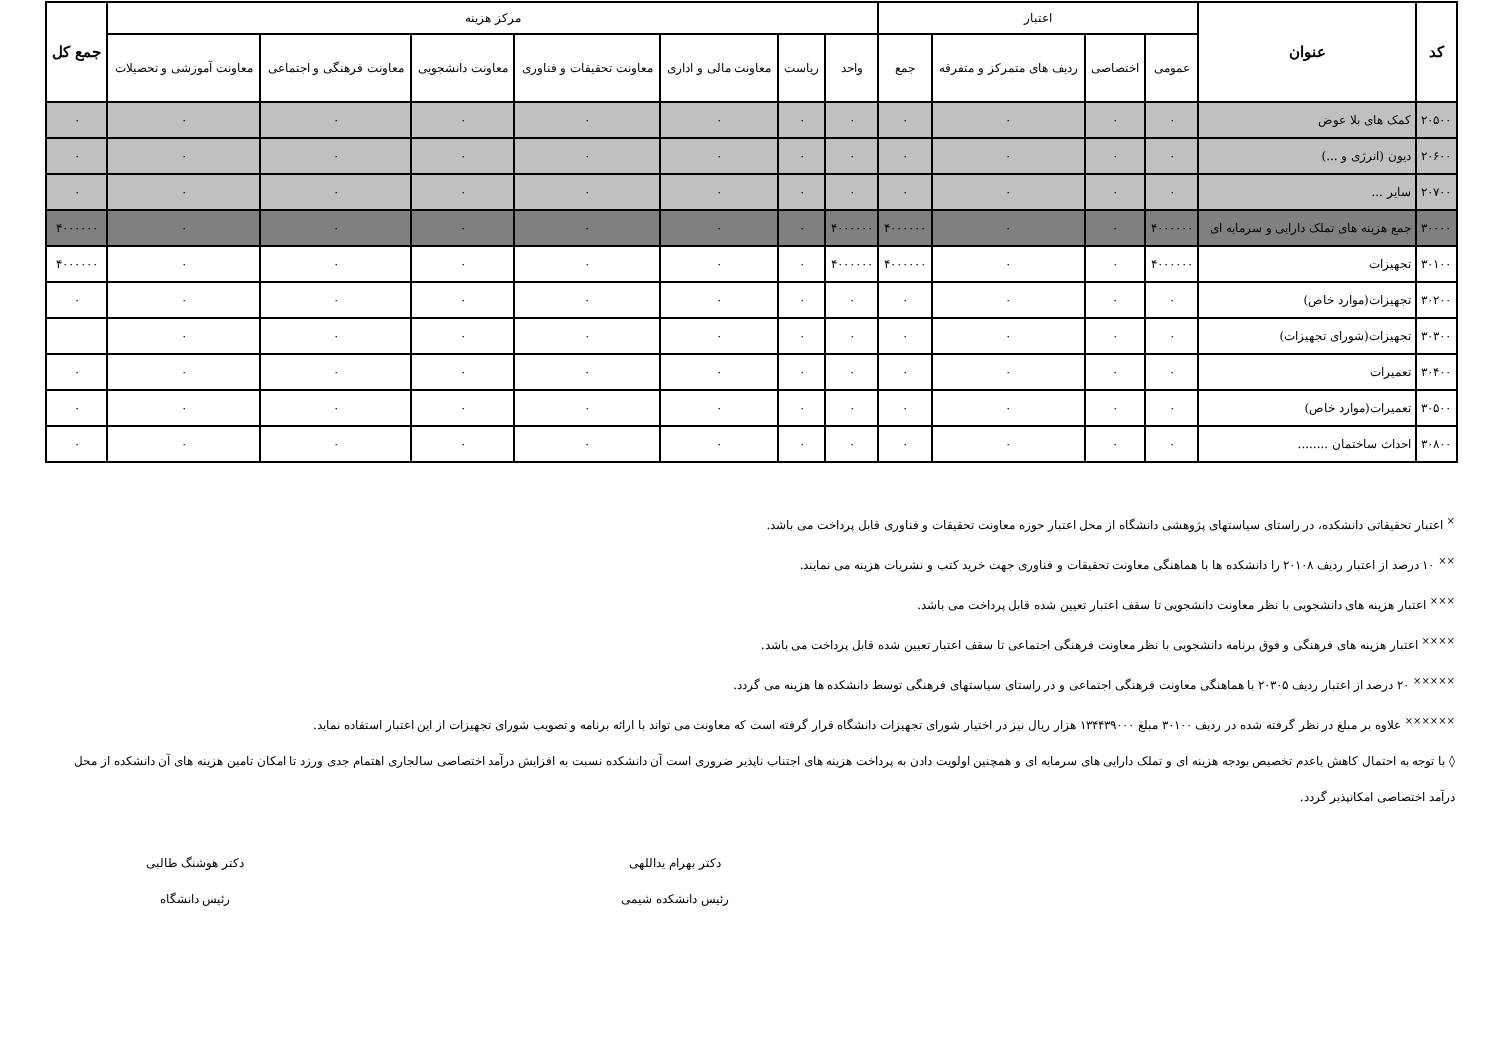| کد | عنوان | اعتبار | | | | مرکز هزینه | | | | | | | جمع کل |
| --- | --- | --- | --- | --- | --- | --- | --- | --- | --- | --- | --- | --- | --- |
| | | عمومی | اختصاصی | ردیف های متمرکز و متفرقه | جمع | واحد | ریاست | معاونت مالی و اداری | معاونت تحقیقات و فناوری | معاونت دانشجویی | معاونت فرهنگی و اجتماعی | معاونت آموزشی و تحصیلات | |
| ۲۰۵۰۰ | کمک های بلا عوض | ۰ | ۰ | ۰ | ۰ | ۰ | ۰ | ۰ | ۰ | ۰ | ۰ | ۰ | ۰ |
| ۲۰۶۰۰ | دیون (انرژی و ...) | ۰ | ۰ | ۰ | ۰ | ۰ | ۰ | ۰ | ۰ | ۰ | ۰ | ۰ | ۰ |
| ۲۰۷۰۰ | سایر ... | ۰ | ۰ | ۰ | ۰ | ۰ | ۰ | ۰ | ۰ | ۰ | ۰ | ۰ | ۰ |
| ۳۰۰۰۰ | جمع هزینه های تملک دارایی و سرمایه ای | ۴۰۰۰۰۰۰ | ۰ | ۰ | ۴۰۰۰۰۰۰ | ۴۰۰۰۰۰۰ | ۰ | ۰ | ۰ | ۰ | ۰ | ۰ | ۴۰۰۰۰۰۰ |
| ۳۰۱۰۰ | تجهیزات | ۴۰۰۰۰۰۰ | ۰ | ۰ | ۴۰۰۰۰۰۰ | ۴۰۰۰۰۰۰ | ۰ | ۰ | ۰ | ۰ | ۰ | ۰ | ۴۰۰۰۰۰۰ |
| ۳۰۲۰۰ | تجهیزات(موارد خاص) | ۰ | ۰ | ۰ | ۰ | ۰ | ۰ | ۰ | ۰ | ۰ | ۰ | ۰ | ۰ |
| ۳۰۳۰۰ | تجهیزات(شورای تجهیزات) | ۰ | ۰ | ۰ | ۰ | ۰ | ۰ | ۰ | ۰ | ۰ | ۰ | ۰ | |
| ۳۰۴۰۰ | تعمیرات | ۰ | ۰ | ۰ | ۰ | ۰ | ۰ | ۰ | ۰ | ۰ | ۰ | ۰ | ۰ |
| ۳۰۵۰۰ | تعمیرات(موارد خاص) | ۰ | ۰ | ۰ | ۰ | ۰ | ۰ | ۰ | ۰ | ۰ | ۰ | ۰ | ۰ |
| ۳۰۸۰۰ | احداث ساختمان ........ | ۰ | ۰ | ۰ | ۰ | ۰ | ۰ | ۰ | ۰ | ۰ | ۰ | ۰ | ۰ |
<sup>×</sup> اعتبار تحقیقاتی دانشکده، در راستای سیاستهای پژوهشی دانشگاه از محل اعتبار حوزه معاونت تحقیقات و فناوری قابل پرداخت می باشد.
<sup>××</sup> ۱۰ درصد از اعتبار ردیف ۲۰۱۰۸ را دانشکده ها با هماهنگی معاونت تحقیقات و فناوری جهت خرید کتب و نشریات هزینه می نمایند.
<sup>×××</sup> اعتبار هزینه های دانشجویی با نظر معاونت دانشجویی تا سقف اعتبار تعیین شده قابل پرداخت می باشد.
<sup>××××</sup> اعتبار هزینه های فرهنگی و فوق برنامه دانشجویی با نظر معاونت فرهنگی اجتماعی تا سقف اعتبار تعیین شده قابل پرداخت می باشد.
<sup>×××××</sup> ۲۰ درصد از اعتبار ردیف ۲۰۳۰۵ با هماهنگی معاونت فرهنگی اجتماعی و در راستای سیاستهای فرهنگی توسط دانشکده ها هزینه می گردد.
<sup>××××××</sup> علاوه بر مبلغ در نظر گرفته شده در ردیف ۳۰۱۰۰ مبلغ ۱۳۴۴۳۹۰۰۰ هزار ریال نیز در اختیار شورای تجهیزات دانشگاه قرار گرفته است که معاونت می تواند با ارائه برنامه و تصویب شورای تجهیزات از این اعتبار استفاده نماید.
◊ با توجه به احتمال کاهش یاعدم تخصیص بودجه هزینه ای و تملک دارایی های سرمایه ای و همچنین اولویت دادن به پرداخت هزینه های اجتناب ناپذیر ضروری است آن دانشکده نسبت به افزایش درآمد اختصاصی سالجاری اهتمام جدی ورزد تا امکان تامین هزینه های آن دانشکده از محل درآمد اختصاصی امکانپذیر گردد.
دکتر بهرام یداللهی
رئیس دانشکده شیمی
دکتر هوشنگ طالبی
رئیس دانشگاه